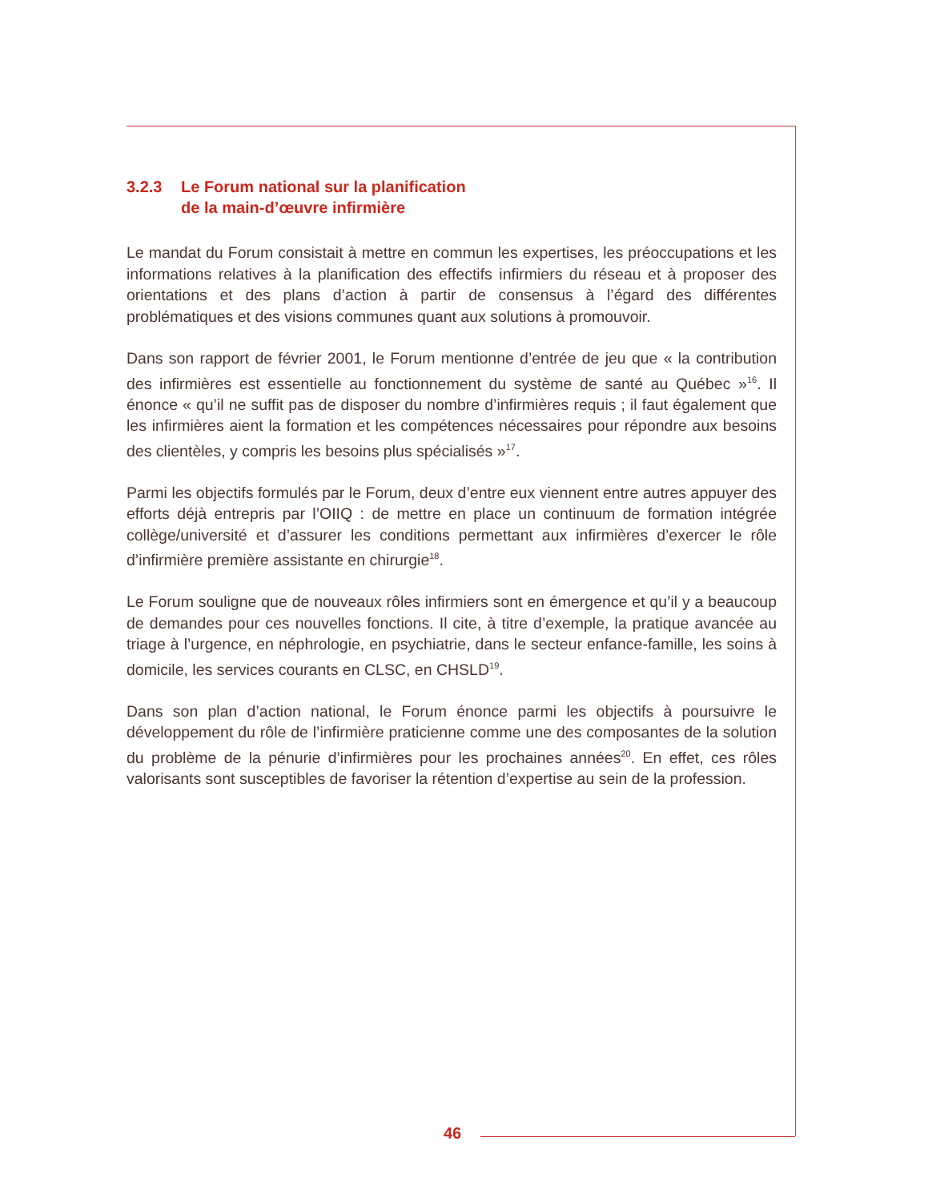3.2.3 Le Forum national sur la planification
de la main-d’œuvre infirmière
Le mandat du Forum consistait à mettre en commun les expertises, les préoccupations et les informations relatives à la planification des effectifs infirmiers du réseau et à proposer des orientations et des plans d’action à partir de consensus à l’égard des différentes problématiques et des visions communes quant aux solutions à promouvoir.
Dans son rapport de février 2001, le Forum mentionne d’entrée de jeu que « la contribution des infirmières est essentielle au fonctionnement du système de santé au Québec »<sup>16</sup>. Il énonce « qu’il ne suffit pas de disposer du nombre d’infirmières requis ; il faut également que les infirmières aient la formation et les compétences nécessaires pour répondre aux besoins des clientèles, y compris les besoins plus spécialisés »<sup>17</sup>.
Parmi les objectifs formulés par le Forum, deux d’entre eux viennent entre autres appuyer des efforts déjà entrepris par l’OIIQ : de mettre en place un continuum de formation intégrée collège/université et d’assurer les conditions permettant aux infirmières d’exercer le rôle d’infirmière première assistante en chirurgie<sup>18</sup>.
Le Forum souligne que de nouveaux rôles infirmiers sont en émergence et qu’il y a beaucoup de demandes pour ces nouvelles fonctions. Il cite, à titre d’exemple, la pratique avancée au triage à l’urgence, en néphrologie, en psychiatrie, dans le secteur enfance-famille, les soins à domicile, les services courants en CLSC, en CHSLD<sup>19</sup>.
Dans son plan d’action national, le Forum énonce parmi les objectifs à poursuivre le développement du rôle de l’infirmière praticienne comme une des composantes de la solution du problème de la pénurie d’infirmières pour les prochaines années<sup>20</sup>. En effet, ces rôles valorisants sont susceptibles de favoriser la rétention d’expertise au sein de la profession.
46